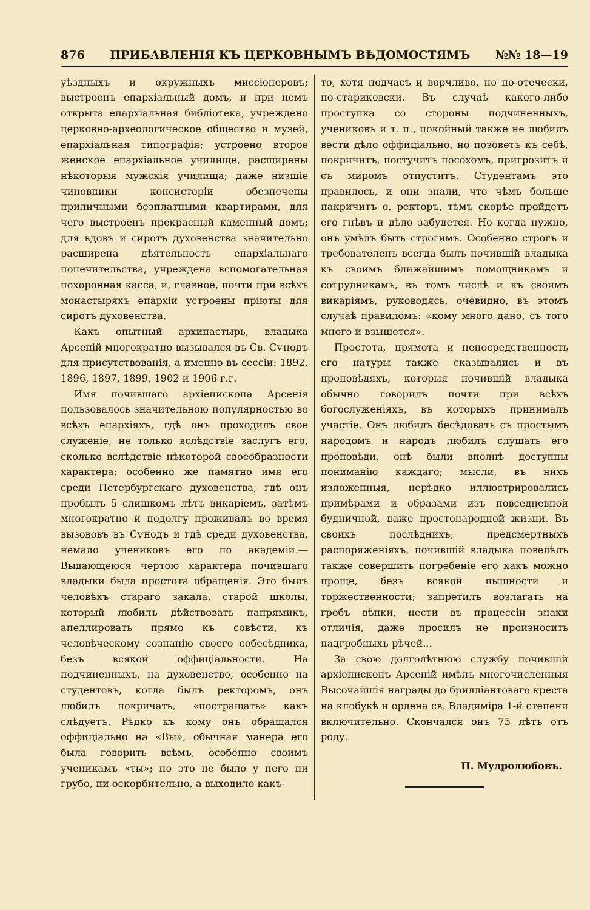876 ПРИБАВЛЕНІЯ КЪ ЦЕРКОВНЫМЪ ВѢДОМОСТЯМЪ №№ 18—19
уѣздныхъ и окружныхъ миссіонеровъ; выстроенъ епархіальный домъ, и при немъ открыта епархіальная библіотека, учреждено церковно-археологическое общество и музей, епархіальная типографія; устроено второе женское епархіальное училище, расширены нѣкоторыя мужскія училища; даже низшіе чиновники консисторіи обезпечены приличными безплатными квартирами, для чего выстроенъ прекрасный каменный домъ; для вдовъ и сиротъ духовенства значительно расширена дѣятельность епархіальнаго попечительства, учреждена вспомогательная похоронная касса, и, главное, почти при всѣхъ монастыряхъ епархіи устроены пріюты для сиротъ духовенства.
Какъ опытный архипастырь, владыка Арсеній многократно вызывался въ Св. Сѵнодъ для присутствованія, а именно въ сессіи: 1892, 1896, 1897, 1899, 1902 и 1906 г.г.
Имя почившаго архіепископа Арсенія пользовалось значительною популярностью во всѣхъ епархіяхъ, гдѣ онъ проходилъ свое служеніе, не только вслѣдствіе заслугъ его, сколько вслѣдствіе нѣкоторой своеобразности характера; особенно же памятно имя его среди Петербургскаго духовенства, гдѣ онъ пробылъ 5 слишкомъ лѣтъ викаріемъ, затѣмъ многократно и подолгу проживалъ во время вызововъ въ Сѵнодъ и гдѣ среди духовенства, немало учениковъ его по академіи.—Выдающеюся чертою характера почившаго владыки была простота обращенія. Это былъ человѣкъ стараго закала, старой школы, который любилъ дѣйствовать напрямикъ, апеллировать прямо къ совѣсти, къ человѣческому сознанію своего собесѣдника, безъ всякой оффиціальности. На подчиненныхъ, на духовенство, особенно на студентовъ, когда былъ ректоромъ, онъ любилъ покричать, «постращать» какъ слѣдуетъ. Рѣдко къ кому онъ обращался оффиціально на «Вы», обычная манера его была говорить всѣмъ, особенно своимъ ученикамъ «ты»; но это не было у него ни грубо, ни оскорбительно, а выходило какъ-
то, хотя подчасъ и ворчливо, но по-отечески, по-стариковски. Въ случаѣ какого-либо проступка со стороны подчиненныхъ, учениковъ и т. п., покойный также не любилъ вести дѣло оффиціально, но позоветъ къ себѣ, покричитъ, постучитъ посохомъ, пригрозитъ и съ миромъ отпуститъ. Студентамъ это нравилось, и они знали, что чѣмъ больше накричитъ о. ректоръ, тѣмъ скорѣе пройдетъ его гнѣвъ и дѣло забудется. Но когда нужно, онъ умѣлъ быть строгимъ. Особенно строгъ и требователенъ всегда былъ почившій владыка къ своимъ ближайшимъ помощникамъ и сотрудникамъ, въ томъ числѣ и къ своимъ викаріямъ, руководясь, очевидно, въ этомъ случаѣ правиломъ: «кому много дано, съ того много и взыщется».
Простота, прямота и непосредственность его натуры также сказывались и въ проповѣдяхъ, которыя почившій владыка обычно говорилъ почти при всѣхъ богослуженіяхъ, въ которыхъ принималъ участіе. Онъ любилъ бесѣдовать съ простымъ народомъ и народъ любилъ слушать его проповѣди, онѣ были вполнѣ доступны пониманію каждаго; мысли, въ нихъ изложенныя, нерѣдко иллюстрировались примѣрами и образами изъ повседневной будничной, даже простонародной жизни. Въ своихъ послѣднихъ, предсмертныхъ распоряженіяхъ, почившій владыка повелѣлъ также совершить погребеніе его какъ можно проще, безъ всякой пышности и торжественности; запретилъ возлагать на гробъ вѣнки, нести въ процессіи знаки отличія, даже просилъ не произносить надгробныхъ рѣчей...
За свою долголѣтнюю службу почившій архіепископъ Арсеній имѣлъ многочисленныя Высочайшія награды до бриллiантоваго креста на клобукѣ и ордена св. Владиміра 1-й степени включительно. Скончался онъ 75 лѣтъ отъ роду.
П. Мудролюбовъ.